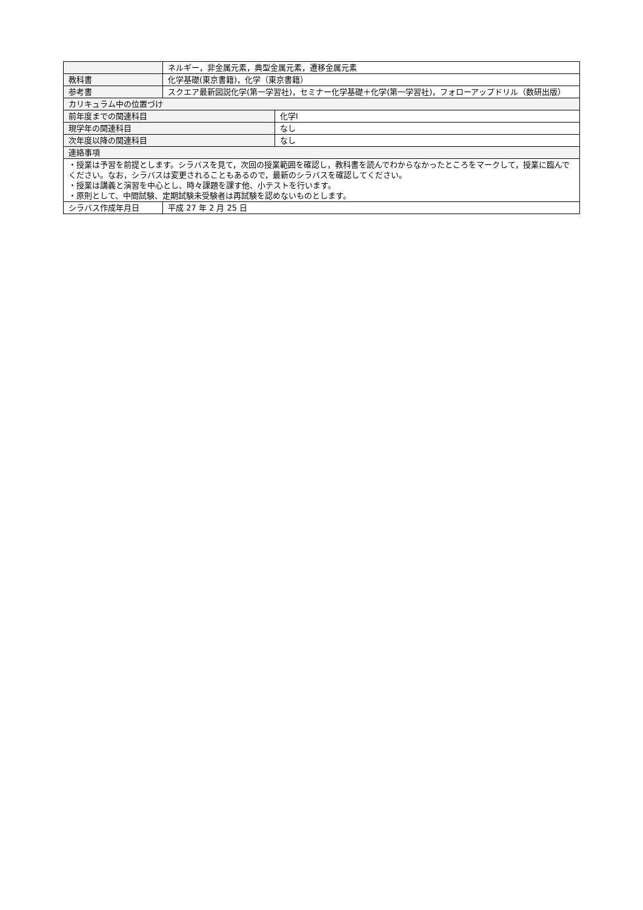| | ネルギー，非金属元素，典型金属元素，遷移金属元素 | |
| 教科書 | 化学基礎(東京書籍)，化学（東京書籍） | |
| 参考書 | スクエア最新図説化学(第一学習社)，セミナー化学基礎＋化学(第一学習社)，フォローアップドリル（数研出版） | |
| カリキュラム中の位置づけ | | |
| 前年度までの関連科目 | | 化学Ⅰ |
| 現学年の関連科目 | | なし |
| 次年度以降の関連科目 | | なし |
| 連絡事項 | | |
| ・授業は予習を前提とします。シラバスを見て，次回の授業範囲を確認し，教科書を読んでわからなかったところをマークして，授業に臨んでください。なお，シラバスは変更されることもあるので，最新のシラバスを確認してください。 ・授業は講義と演習を中心とし、時々課題を課す他、小テストを行います。 ・原則として、中間試験、定期試験未受験者は再試験を認めないものとします。 | | |
| シラバス作成年月日 | 平成 27 年 2 月 25 日 | |